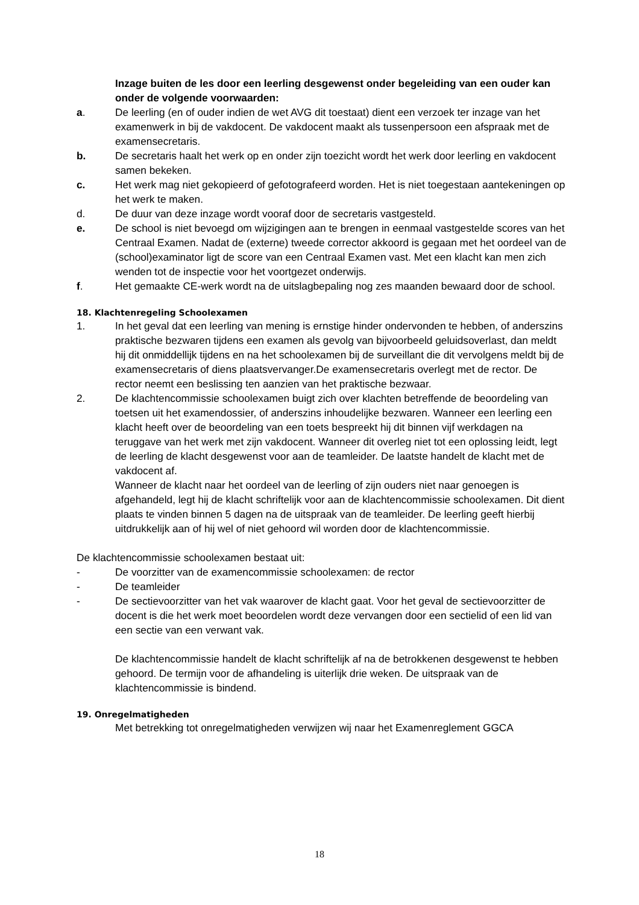Inzage buiten de les door een leerling desgewenst onder begeleiding van een ouder kan onder de volgende voorwaarden:
a. De leerling (en of ouder indien de wet AVG dit toestaat) dient een verzoek ter inzage van het examenwerk in bij de vakdocent. De vakdocent maakt als tussenpersoon een afspraak met de examensecretaris.
b. De secretaris haalt het werk op en onder zijn toezicht wordt het werk door leerling en vakdocent samen bekeken.
c. Het werk mag niet gekopieerd of gefotografeerd worden. Het is niet toegestaan aantekeningen op het werk te maken.
d. De duur van deze inzage wordt vooraf door de secretaris vastgesteld.
e. De school is niet bevoegd om wijzigingen aan te brengen in eenmaal vastgestelde scores van het Centraal Examen. Nadat de (externe) tweede corrector akkoord is gegaan met het oordeel van de (school)examinator ligt de score van een Centraal Examen vast. Met een klacht kan men zich wenden tot de inspectie voor het voortgezet onderwijs.
f. Het gemaakte CE-werk wordt na de uitslagbepaling nog zes maanden bewaard door de school.
18. Klachtenregeling Schoolexamen
1. In het geval dat een leerling van mening is ernstige hinder ondervonden te hebben, of anderszins praktische bezwaren tijdens een examen als gevolg van bijvoorbeeld geluidsoverlast, dan meldt hij dit onmiddellijk tijdens en na het schoolexamen bij de surveillant die dit vervolgens meldt bij de examensecretaris of diens plaatsvervanger.De examensecretaris overlegt met de rector. De rector neemt een beslissing ten aanzien van het praktische bezwaar.
2. De klachtencommissie schoolexamen buigt zich over klachten betreffende de beoordeling van toetsen uit het examendossier, of anderszins inhoudelijke bezwaren. Wanneer een leerling een klacht heeft over de beoordeling van een toets bespreekt hij dit binnen vijf werkdagen na teruggave van het werk met zijn vakdocent. Wanneer dit overleg niet tot een oplossing leidt, legt de leerling de klacht desgewenst voor aan de teamleider. De laatste handelt de klacht met de vakdocent af.
Wanneer de klacht naar het oordeel van de leerling of zijn ouders niet naar genoegen is afgehandeld, legt hij de klacht schriftelijk voor aan de klachtencommissie schoolexamen. Dit dient plaats te vinden binnen 5 dagen na de uitspraak van de teamleider. De leerling geeft hierbij uitdrukkelijk aan of hij wel of niet gehoord wil worden door de klachtencommissie.
De klachtencommissie schoolexamen bestaat uit:
- De voorzitter van de examencommissie schoolexamen: de rector
- De teamleider
- De sectievoorzitter van het vak waarover de klacht gaat. Voor het geval de sectievoorzitter de docent is die het werk moet beoordelen wordt deze vervangen door een sectielid of een lid van een sectie van een verwant vak.
De klachtencommissie handelt de klacht schriftelijk af na de betrokkenen desgewenst te hebben gehoord. De termijn voor de afhandeling is uiterlijk drie weken. De uitspraak van de klachtencommissie is bindend.
19. Onregelmatigheden
Met betrekking tot onregelmatigheden verwijzen wij naar het Examenreglement GGCA
18